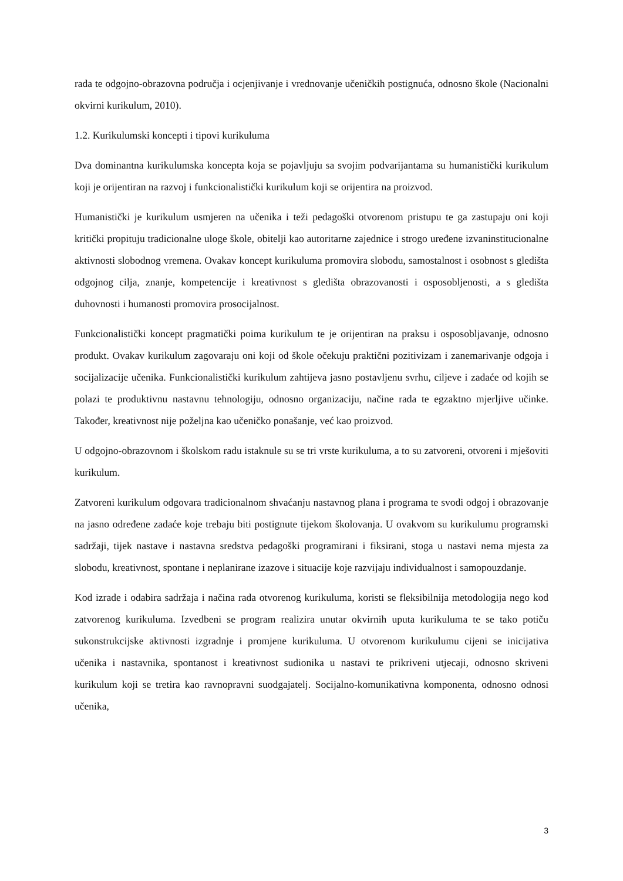rada te odgojno-obrazovna područja i ocjenjivanje i vrednovanje učeničkih postignuća, odnosno škole (Nacionalni okvirni kurikulum, 2010).
1.2. Kurikulumski koncepti i tipovi kurikuluma
Dva dominantna kurikulumska koncepta koja se pojavljuju sa svojim podvarijantama su humanistički kurikulum koji je orijentiran na razvoj i funkcionalistički kurikulum koji se orijentira na proizvod.
Humanistički je kurikulum usmjeren na učenika i teži pedagoški otvorenom pristupu te ga zastupaju oni koji kritički propituju tradicionalne uloge škole, obitelji kao autoritarne zajednice i strogo uređene izvaninstitucionalne aktivnosti slobodnog vremena. Ovakav koncept kurikuluma promovira slobodu, samostalnost i osobnost s gledišta odgojnog cilja, znanje, kompetencije i kreativnost s gledišta obrazovanosti i osposobljenosti, a s gledišta duhovnosti i humanosti promovira prosocijalnost.
Funkcionalistički koncept pragmatički poima kurikulum te je orijentiran na praksu i osposobljavanje, odnosno produkt. Ovakav kurikulum zagovaraju oni koji od škole očekuju praktični pozitivizam i zanemarivanje odgoja i socijalizacije učenika. Funkcionalistički kurikulum zahtijeva jasno postavljenu svrhu, ciljeve i zadaće od kojih se polazi te produktivnu nastavnu tehnologiju, odnosno organizaciju, načine rada te egzaktno mjerljive učinke. Također, kreativnost nije poželjna kao učeničko ponašanje, već kao proizvod.
U odgojno-obrazovnom i školskom radu istaknule su se tri vrste kurikuluma, a to su zatvoreni, otvoreni i mješoviti kurikulum.
Zatvoreni kurikulum odgovara tradicionalnom shvaćanju nastavnog plana i programa te svodi odgoj i obrazovanje na jasno određene zadaće koje trebaju biti postignute tijekom školovanja. U ovakvom su kurikulumu programski sadržaji, tijek nastave i nastavna sredstva pedagoški programirani i fiksirani, stoga u nastavi nema mjesta za slobodu, kreativnost, spontane i neplanirane izazove i situacije koje razvijaju individualnost i samopouzdanje.
Kod izrade i odabira sadržaja i načina rada otvorenog kurikuluma, koristi se fleksibilnija metodologija nego kod zatvorenog kurikuluma. Izvedbeni se program realizira unutar okvirnih uputa kurikuluma te se tako potiču sukonstrukcijske aktivnosti izgradnje i promjene kurikuluma. U otvorenom kurikulumu cijeni se inicijativa učenika i nastavnika, spontanost i kreativnost sudionika u nastavi te prikriveni utjecaji, odnosno skriveni kurikulum koji se tretira kao ravnopravni suodgajatelj. Socijalno-komunikativna komponenta, odnosno odnosi učenika,
3